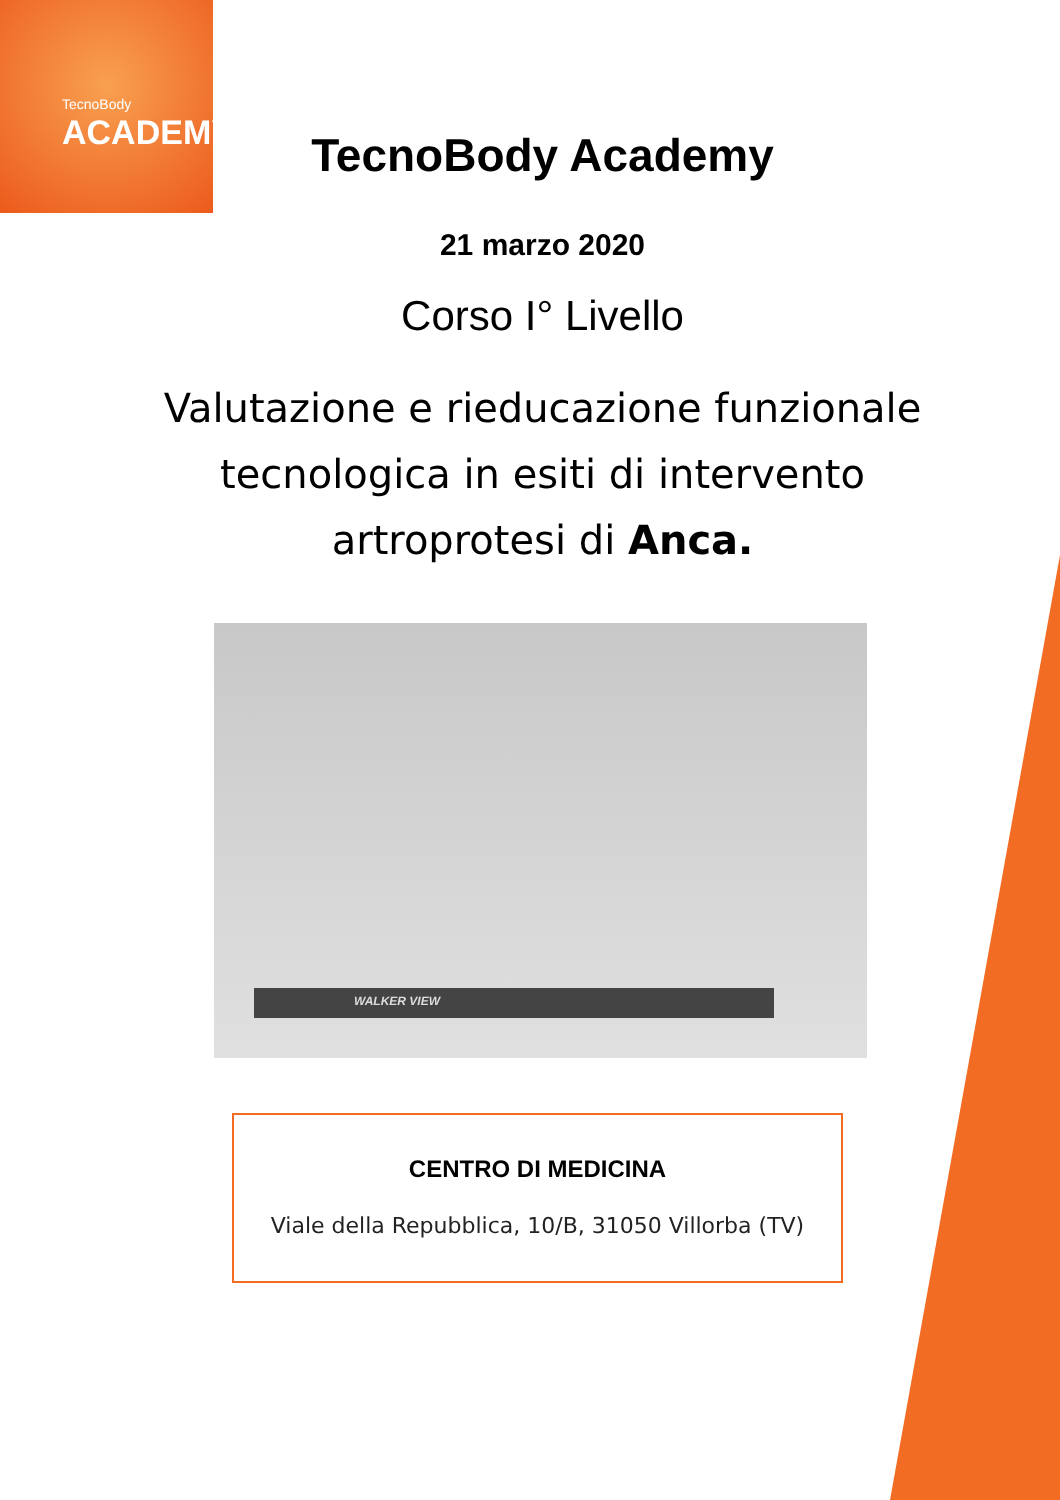TecnoBody
ACADEMY
TecnoBody Academy
21 marzo 2020
Corso I° Livello
Valutazione e rieducazione funzionale
tecnologica in esiti di intervento
artroprotesi di Anca.
WALKER VIEW
CENTRO DI MEDICINA
Viale della Repubblica, 10/B, 31050 Villorba (TV)